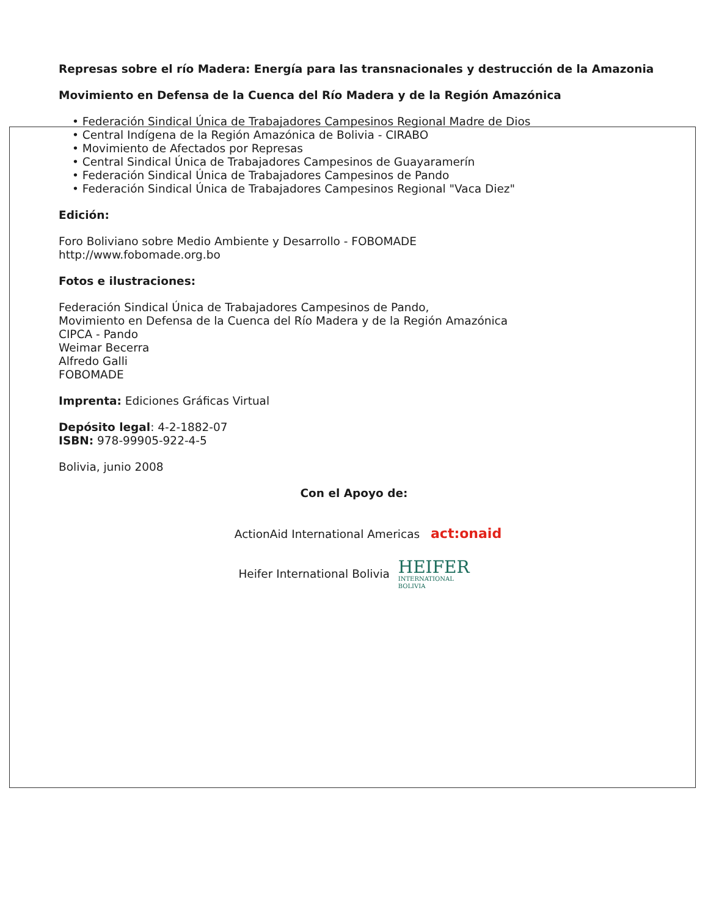Represas sobre el río Madera: Energía para las transnacionales y destrucción de la Amazonia
Movimiento en Defensa de la Cuenca del Río Madera y de la Región Amazónica
• Federación Sindical Única de Trabajadores Campesinos Regional Madre de Dios
• Central Indígena de la Región Amazónica de Bolivia - CIRABO
• Movimiento de Afectados por Represas
• Central Sindical Única de Trabajadores Campesinos de Guayaramerín
• Federación Sindical Única de Trabajadores Campesinos de Pando
• Federación Sindical Única de Trabajadores Campesinos Regional "Vaca Diez"
Edición:
Foro Boliviano sobre Medio Ambiente y Desarrollo - FOBOMADE
http://www.fobomade.org.bo
Fotos e ilustraciones:
Federación Sindical Única de Trabajadores Campesinos de Pando,
Movimiento en Defensa de la Cuenca del Río Madera y de la Región Amazónica
CIPCA - Pando
Weimar Becerra
Alfredo Galli
FOBOMADE
Imprenta: Ediciones Gráficas Virtual
Depósito legal: 4-2-1882-07
ISBN: 978-99905-922-4-5
Bolivia, junio 2008
Con el Apoyo de:
ActionAid International Americas act:onaid
Heifer International Bolivia HEIFER INTERNATIONAL BOLIVIA